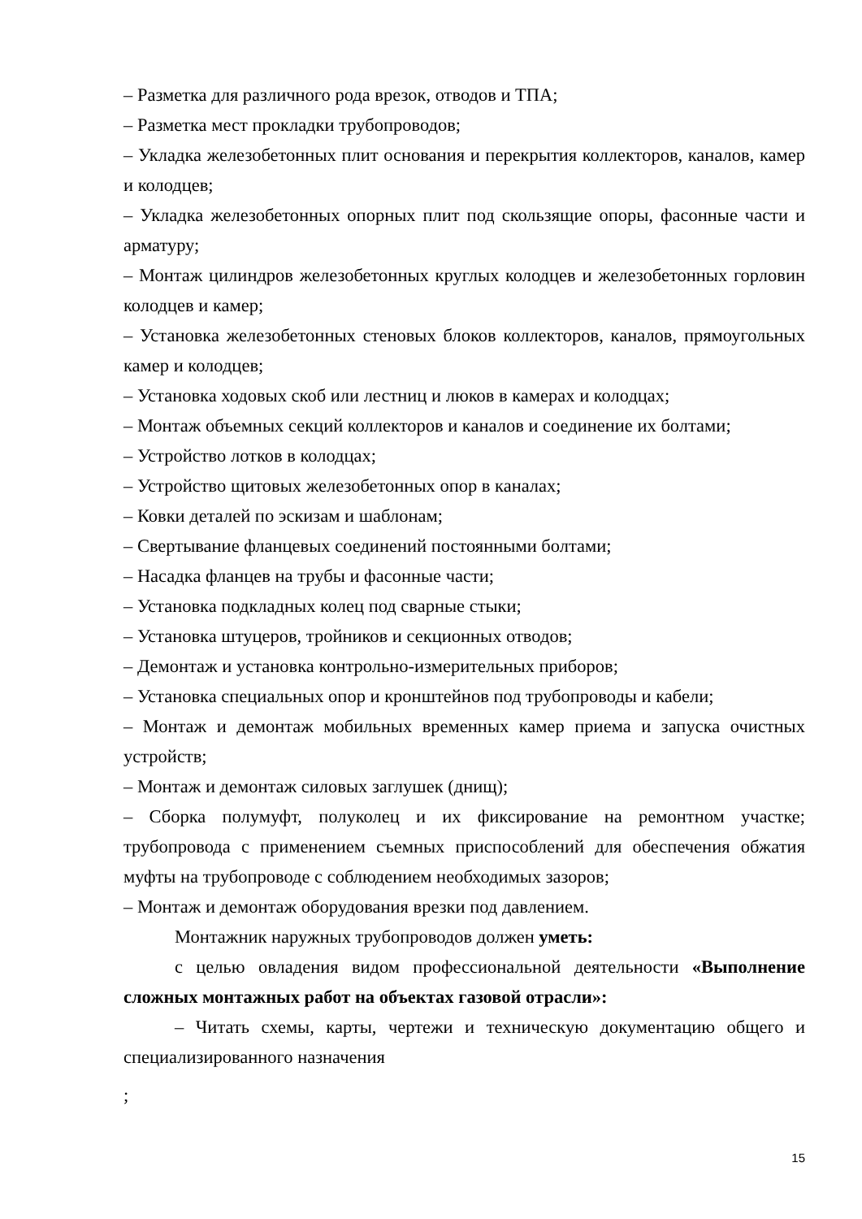– Разметка для различного рода врезок, отводов и ТПА;
– Разметка мест прокладки трубопроводов;
– Укладка железобетонных плит основания и перекрытия коллекторов, каналов, камер и колодцев;
– Укладка железобетонных опорных плит под скользящие опоры, фасонные части и арматуру;
– Монтаж цилиндров железобетонных круглых колодцев и железобетонных горловин колодцев и камер;
– Установка железобетонных стеновых блоков коллекторов, каналов, прямоугольных камер и колодцев;
– Установка ходовых скоб или лестниц и люков в камерах и колодцах;
– Монтаж объемных секций коллекторов и каналов и соединение их болтами;
– Устройство лотков в колодцах;
– Устройство щитовых железобетонных опор в каналах;
– Ковки деталей по эскизам и шаблонам;
– Свертывание фланцевых соединений постоянными болтами;
– Насадка фланцев на трубы и фасонные части;
– Установка подкладных колец под сварные стыки;
– Установка штуцеров, тройников и секционных отводов;
– Демонтаж и установка контрольно-измерительных приборов;
– Установка специальных опор и кронштейнов под трубопроводы и кабели;
– Монтаж и демонтаж мобильных временных камер приема и запуска очистных устройств;
– Монтаж и демонтаж силовых заглушек (днищ);
– Сборка полумуфт, полуколец и их фиксирование на ремонтном участке; трубопровода с применением съемных приспособлений для обеспечения обжатия муфты на трубопроводе с соблюдением необходимых зазоров;
– Монтаж и демонтаж оборудования врезки под давлением.
Монтажник наружных трубопроводов должен уметь:
с целью овладения видом профессиональной деятельности «Выполнение сложных монтажных работ на объектах газовой отрасли»:
– Читать схемы, карты, чертежи и техническую документацию общего и специализированного назначения
;
15